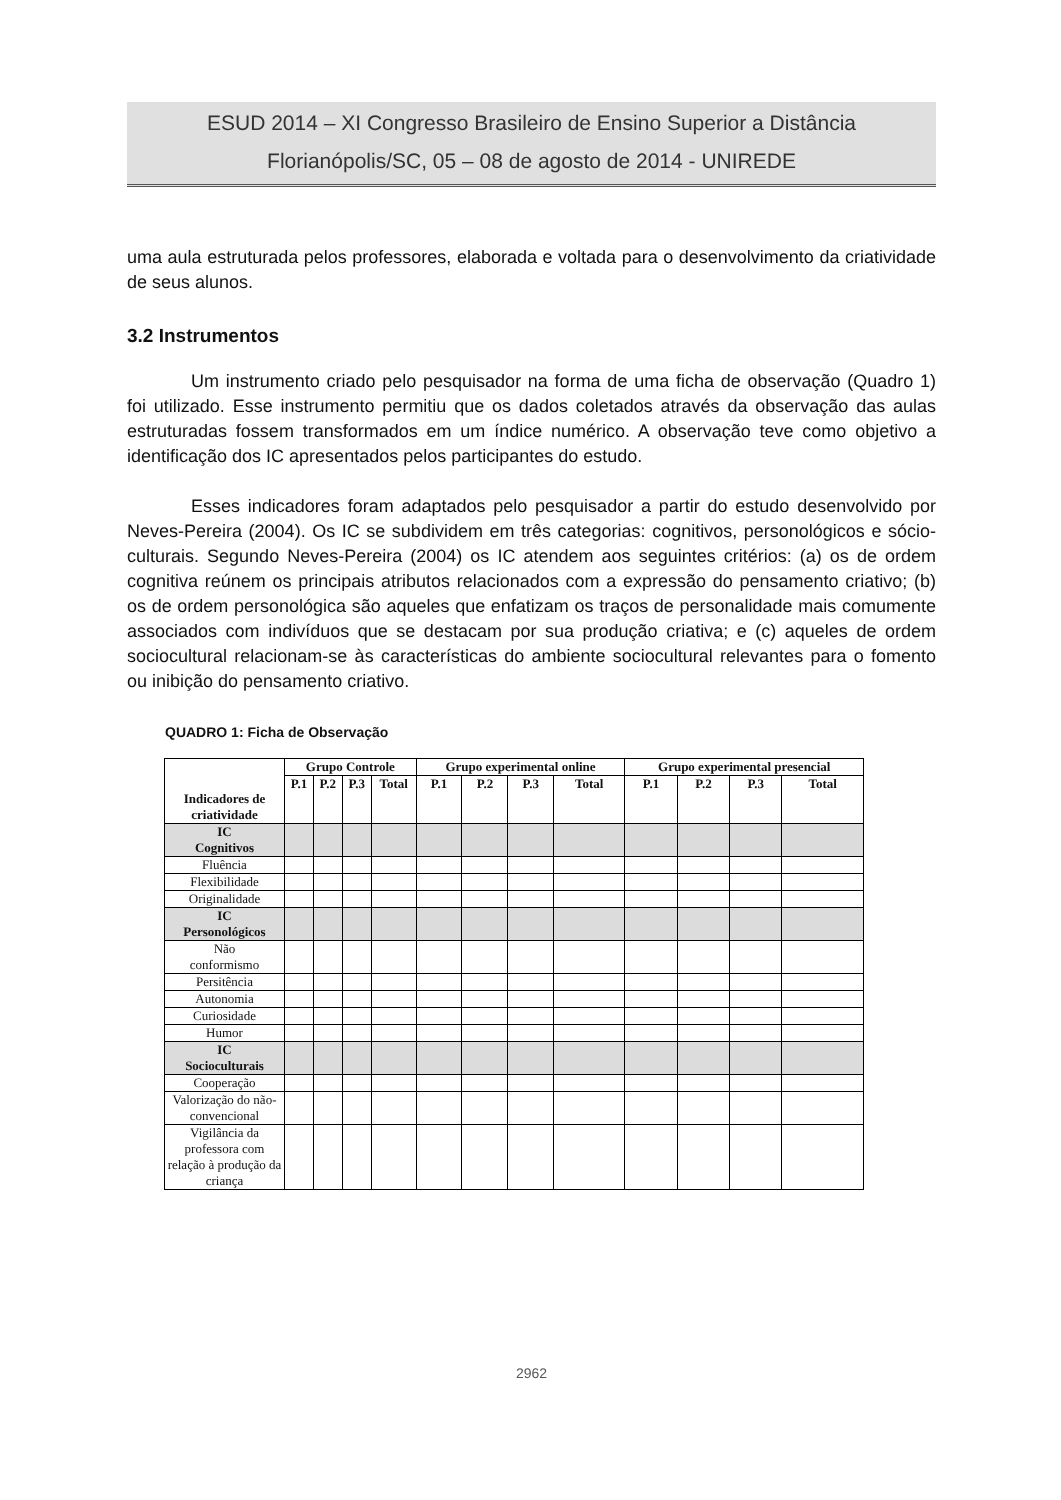ESUD 2014 – XI Congresso Brasileiro de Ensino Superior a Distância
Florianópolis/SC, 05 – 08 de agosto de 2014 - UNIREDE
uma aula estruturada pelos professores, elaborada e voltada para o desenvolvimento da criatividade de seus alunos.
3.2 Instrumentos
Um instrumento criado pelo pesquisador na forma de uma ficha de observação (Quadro 1) foi utilizado. Esse instrumento permitiu que os dados coletados através da observação das aulas estruturadas fossem transformados em um índice numérico. A observação teve como objetivo a identificação dos IC apresentados pelos participantes do estudo.
Esses indicadores foram adaptados pelo pesquisador a partir do estudo desenvolvido por Neves-Pereira (2004). Os IC se subdividem em três categorias: cognitivos, personológicos e sócio-culturais. Segundo Neves-Pereira (2004) os IC atendem aos seguintes critérios: (a) os de ordem cognitiva reúnem os principais atributos relacionados com a expressão do pensamento criativo; (b) os de ordem personológica são aqueles que enfatizam os traços de personalidade mais comumente associados com indivíduos que se destacam por sua produção criativa; e (c) aqueles de ordem sociocultural relacionam-se às características do ambiente sociocultural relevantes para o fomento ou inibição do pensamento criativo.
QUADRO 1: Ficha de Observação
| Indicadores de criatividade | Grupo Controle | | | | Grupo experimental online | | | | Grupo experimental presencial | | | |
| --- | --- | --- | --- | --- | --- | --- | --- | --- | --- | --- | --- | --- |
| | P.1 | P.2 | P.3 | Total | P.1 | P.2 | P.3 | Total | P.1 | P.2 | P.3 | Total |
| IC Cognitivos | | | | | | | | | | | | |
| Fluência | | | | | | | | | | | | |
| Flexibilidade | | | | | | | | | | | | |
| Originalidade | | | | | | | | | | | | |
| IC Personológicos | | | | | | | | | | | | |
| Não conformismo | | | | | | | | | | | | |
| Persitência | | | | | | | | | | | | |
| Autonomia | | | | | | | | | | | | |
| Curiosidade | | | | | | | | | | | | |
| Humor | | | | | | | | | | | | |
| IC Socioculturais | | | | | | | | | | | | |
| Cooperação | | | | | | | | | | | | |
| Valorização do não-convencional | | | | | | | | | | | | |
| Vigilância da professora com relação à produção da criança | | | | | | | | | | | | |
2962